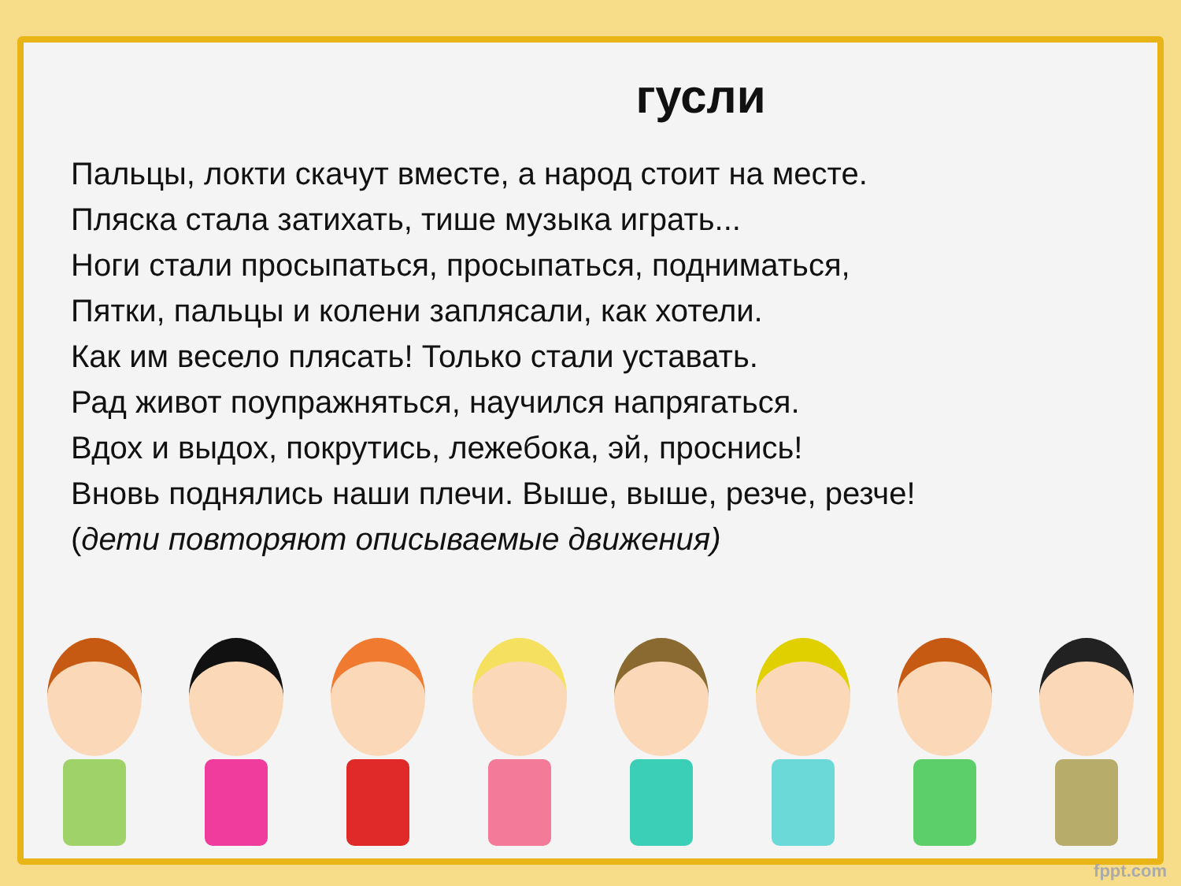гусли
Пальцы, локти скачут вместе, а народ стоит на месте.
Пляска стала затихать, тише музыка играть...
Ноги стали просыпаться, просыпаться, подниматься,
Пятки, пальцы и колени заплясали, как хотели.
Как им весело плясать! Только стали уставать.
Рад живот поупражняться, научился напрягаться.
Вдох и выдох, покрутись, лежебока, эй, проснись!
Вновь поднялись наши плечи. Выше, выше, резче, резче!
(дети повторяют описываемые движения)
fppt.com